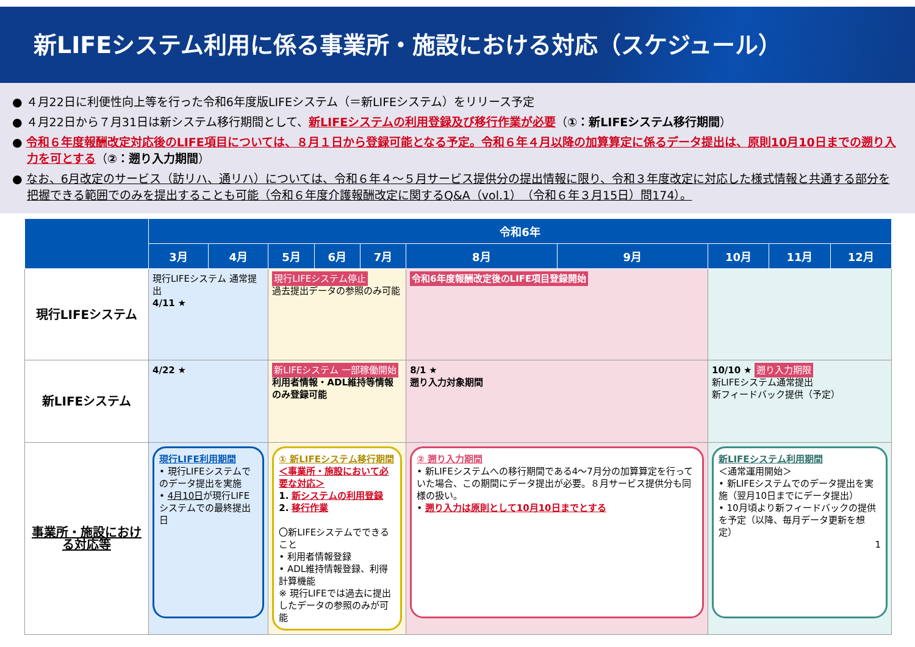新LIFEシステム利用に係る事業所・施設における対応（スケジュール）
● ４月22日に利便性向上等を行った令和6年度版LIFEシステム（＝新LIFEシステム）をリリース予定
● ４月22日から７月31日は新システム移行期間として、新LIFEシステムの利用登録及び移行作業が必要（①：新LIFEシステム移行期間）
● 令和６年度報酬改定対応後のLIFE項目については、８月１日から登録可能となる予定。令和６年４月以降の加算算定に係るデータ提出は、原則10月10日までの遡り入力を可とする（②：遡り入力期間）
● なお、6月改定のサービス（訪リハ、通リハ）については、令和６年４～５月サービス提供分の提出情報に限り、令和３年度改定に対応した様式情報と共通する部分を把握できる範囲でのみを提出することも可能（令和６年度介護報酬改定に関するQ&A（vol.1）（令和６年３月15日）問174）。
| | 令和6年 | | | | | | | | | |
| --- | --- | --- | --- | --- | --- | --- | --- | --- | --- | --- |
| | 3月 | 4月 | 5月 | 6月 | 7月 | 8月 | 9月 | 10月 | 11月 | 12月 |
| 現行LIFEシステム | 現行LIFEシステム 通常提出 4/11 ★ | | 現行LIFEシステム停止 過去提出データの参照のみ可能 | | | 令和6年度報酬改定後のLIFE項目登録開始 | | | | |
| 新LIFEシステム | 4/22 ★ | | 新LIFEシステム 一部稼働開始 利用者情報・ADL維持等情報のみ登録可能 | | | 8/1 ★ 遡り入力対象期間 | | 10/10 ★ 遡り入力期限 新LIFEシステム通常提出 新フィードバック提供（予定） | | |
| 事業所・施設における対応等 | 現行LIFE利用期間 • 現行LIFEシステムでのデータ提出を実施 • 4月10日 が現行LIFEシステムでの最終提出日 | | ① 新LIFEシステム移行期間 ＜事業所・施設において必要な対応＞ 1. 新システムの利用登録 2. 移行作業 〇新LIFEシステムでできること • 利用者情報登録 • ADL維持情報登録、利得計算機能 ※ 現行LIFEでは過去に提出したデータの参照のみが可能 | | | ② 遡り入力期間 • 新LIFEシステムへの移行期間である4～7月分の加算算定を行っていた場合、この期間にデータ提出が必要。８月サービス提供分も同様の扱い。 • 遡り入力は原則として10月10日までとする | | 新LIFEシステム利用期間 ＜通常運用開始＞ • 新LIFEシステムでのデータ提出を実施（翌月10日までにデータ提出） • 10月頃より新フィードバックの提供を予定（以降、毎月データ更新を想定） 1 | | |